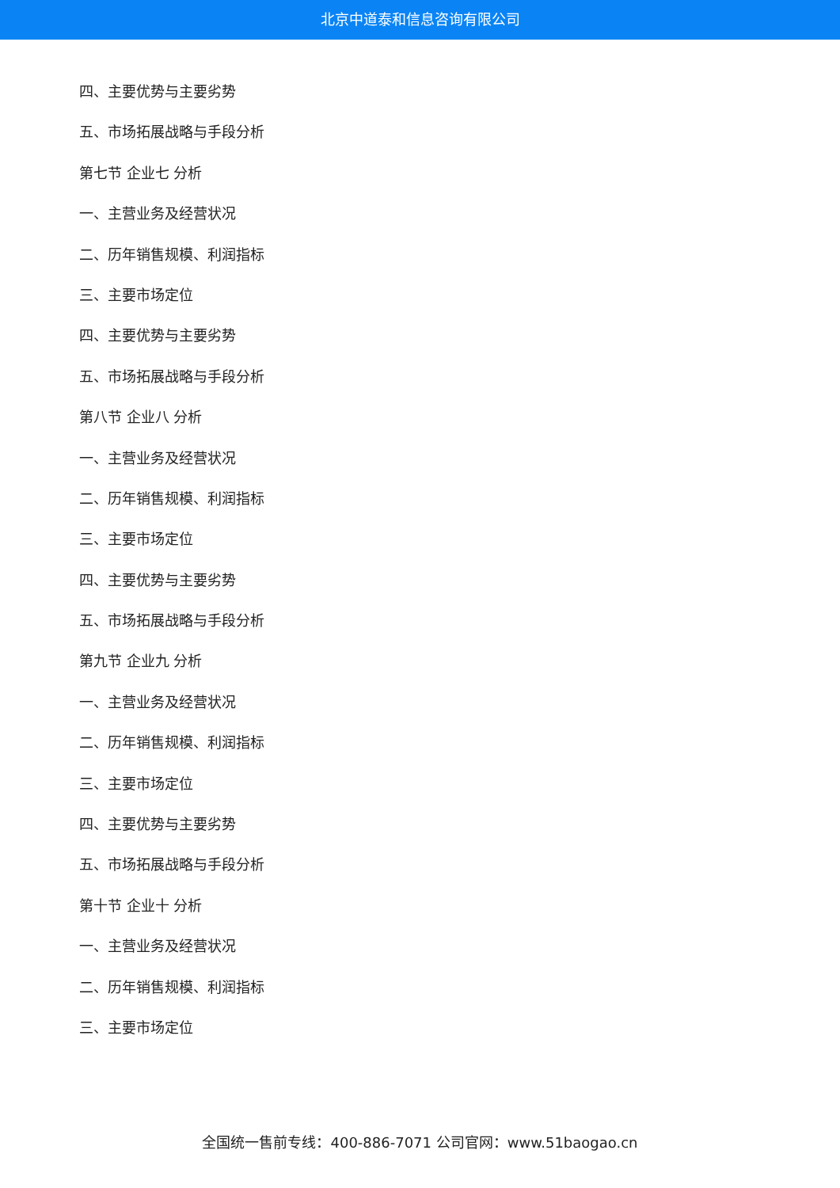北京中道泰和信息咨询有限公司
四、主要优势与主要劣势
五、市场拓展战略与手段分析
第七节 企业七 分析
一、主营业务及经营状况
二、历年销售规模、利润指标
三、主要市场定位
四、主要优势与主要劣势
五、市场拓展战略与手段分析
第八节 企业八 分析
一、主营业务及经营状况
二、历年销售规模、利润指标
三、主要市场定位
四、主要优势与主要劣势
五、市场拓展战略与手段分析
第九节 企业九 分析
一、主营业务及经营状况
二、历年销售规模、利润指标
三、主要市场定位
四、主要优势与主要劣势
五、市场拓展战略与手段分析
第十节 企业十 分析
一、主营业务及经营状况
二、历年销售规模、利润指标
三、主要市场定位
全国统一售前专线：400-886-7071 公司官网：www.51baogao.cn